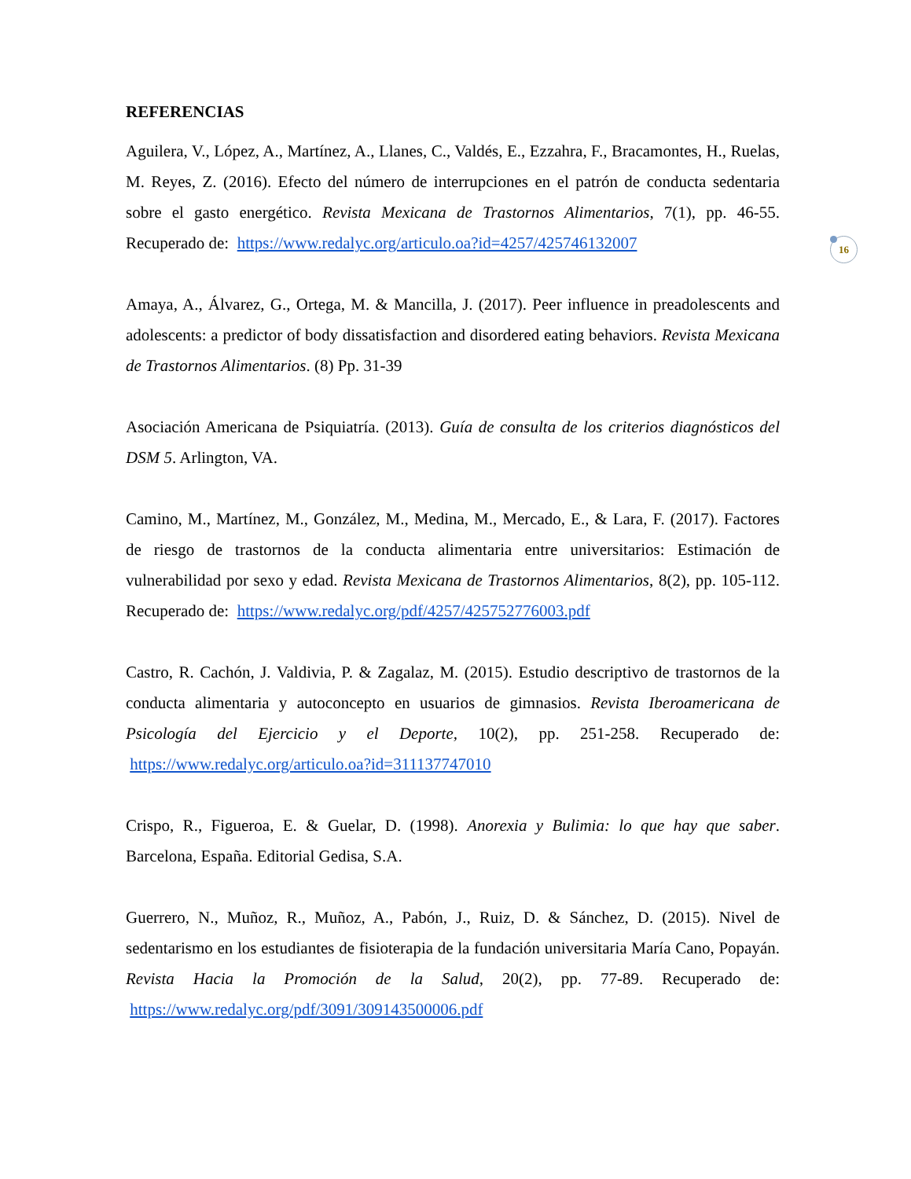REFERENCIAS
Aguilera, V., López, A., Martínez, A., Llanes, C., Valdés, E., Ezzahra, F., Bracamontes, H., Ruelas, M. Reyes, Z. (2016). Efecto del número de interrupciones en el patrón de conducta sedentaria sobre el gasto energético. Revista Mexicana de Trastornos Alimentarios, 7(1), pp. 46-55. Recuperado de: https://www.redalyc.org/articulo.oa?id=4257/425746132007
Amaya, A., Álvarez, G., Ortega, M. & Mancilla, J. (2017). Peer influence in preadolescents and adolescents: a predictor of body dissatisfaction and disordered eating behaviors. Revista Mexicana de Trastornos Alimentarios. (8) Pp. 31-39
Asociación Americana de Psiquiatría. (2013). Guía de consulta de los criterios diagnósticos del DSM 5. Arlington, VA.
Camino, M., Martínez, M., González, M., Medina, M., Mercado, E., & Lara, F. (2017). Factores de riesgo de trastornos de la conducta alimentaria entre universitarios: Estimación de vulnerabilidad por sexo y edad. Revista Mexicana de Trastornos Alimentarios, 8(2), pp. 105-112. Recuperado de: https://www.redalyc.org/pdf/4257/425752776003.pdf
Castro, R. Cachón, J. Valdivia, P. & Zagalaz, M. (2015). Estudio descriptivo de trastornos de la conducta alimentaria y autoconcepto en usuarios de gimnasios. Revista Iberoamericana de Psicología del Ejercicio y el Deporte, 10(2), pp. 251-258. Recuperado de: https://www.redalyc.org/articulo.oa?id=311137747010
Crispo, R., Figueroa, E. & Guelar, D. (1998). Anorexia y Bulimia: lo que hay que saber. Barcelona, España. Editorial Gedisa, S.A.
Guerrero, N., Muñoz, R., Muñoz, A., Pabón, J., Ruiz, D. & Sánchez, D. (2015). Nivel de sedentarismo en los estudiantes de fisioterapia de la fundación universitaria María Cano, Popayán. Revista Hacia la Promoción de la Salud, 20(2), pp. 77-89. Recuperado de: https://www.redalyc.org/pdf/3091/309143500006.pdf
16